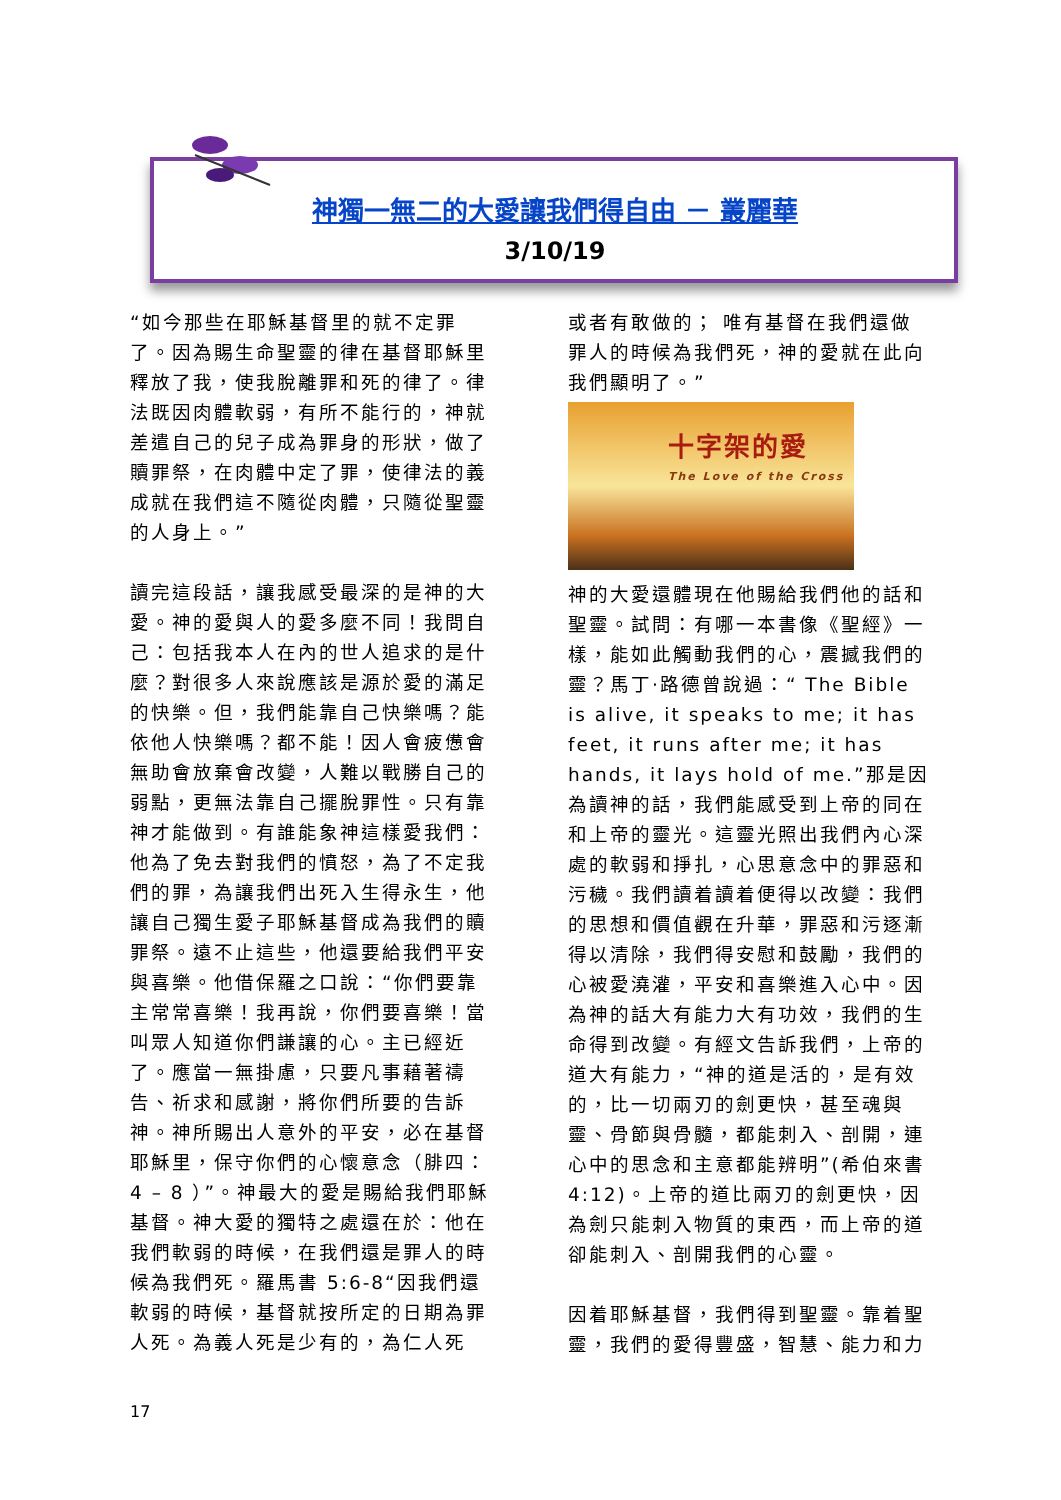神獨一無二的大愛讓我們得自由 － 叢麗華
3/10/19
“如今那些在耶穌基督里的就不定罪了。因為賜生命聖靈的律在基督耶穌里釋放了我，使我脫離罪和死的律了。律法既因肉體軟弱，有所不能行的，神就差遣自己的兒子成為罪身的形狀，做了贖罪祭，在肉體中定了罪，使律法的義成就在我們這不隨從肉體，只隨從聖靈的人身上。”
讀完這段話，讓我感受最深的是神的大愛。神的愛與人的愛多麼不同！我問自己：包括我本人在內的世人追求的是什麼？對很多人來說應該是源於愛的滿足的快樂。但，我們能靠自己快樂嗎？能依他人快樂嗎？都不能！因人會疲憊會無助會放棄會改變，人難以戰勝自己的弱點，更無法靠自己擺脫罪性。只有靠神才能做到。有誰能象神這樣愛我們：他為了免去對我們的憤怒，為了不定我們的罪，為讓我們出死入生得永生，他讓自己獨生愛子耶穌基督成為我們的贖罪祭。遠不止這些，他還要給我們平安與喜樂。他借保羅之口說：“你們要靠主常常喜樂！我再說，你們要喜樂！當叫眾人知道你們謙讓的心。主已經近了。應當一無掛慮，只要凡事藉著禱告、祈求和感謝，將你們所要的告訴神。神所賜出人意外的平安，必在基督耶穌里，保守你們的心懷意念（腓四：4 – 8 ）”。神最大的愛是賜給我們耶穌基督。神大愛的獨特之處還在於：他在我們軟弱的時候，在我們還是罪人的時候為我們死。羅馬書 5:6-8“因我們還軟弱的時候，基督就按所定的日期為罪人死。為義人死是少有的，為仁人死
或者有敢做的； 唯有基督在我們還做罪人的時候為我們死，神的愛就在此向我們顯明了。”
十字架的愛
The Love of the Cross
神的大愛還體現在他賜給我們他的話和聖靈。試問：有哪一本書像《聖經》一樣，能如此觸動我們的心，震撼我們的靈？馬丁·路德曾說過：“ The Bible is alive, it speaks to me; it has feet, it runs after me; it has hands, it lays hold of me.”那是因為讀神的話，我們能感受到上帝的同在和上帝的靈光。這靈光照出我們內心深處的軟弱和掙扎，心思意念中的罪惡和污穢。我們讀着讀着便得以改變：我們的思想和價值觀在升華，罪惡和污逐漸得以清除，我們得安慰和鼓勵，我們的心被愛澆灌，平安和喜樂進入心中。因為神的話大有能力大有功效，我們的生命得到改變。有經文告訴我們，上帝的道大有能力，“神的道是活的，是有效的，比一切兩刃的劍更快，甚至魂與靈、骨節與骨髓，都能刺入、剖開，連心中的思念和主意都能辨明”(希伯來書 4:12)。上帝的道比兩刃的劍更快，因為劍只能刺入物質的東西，而上帝的道卻能刺入、剖開我們的心靈。
因着耶穌基督，我們得到聖靈。靠着聖靈，我們的愛得豐盛，智慧、能力和力
17